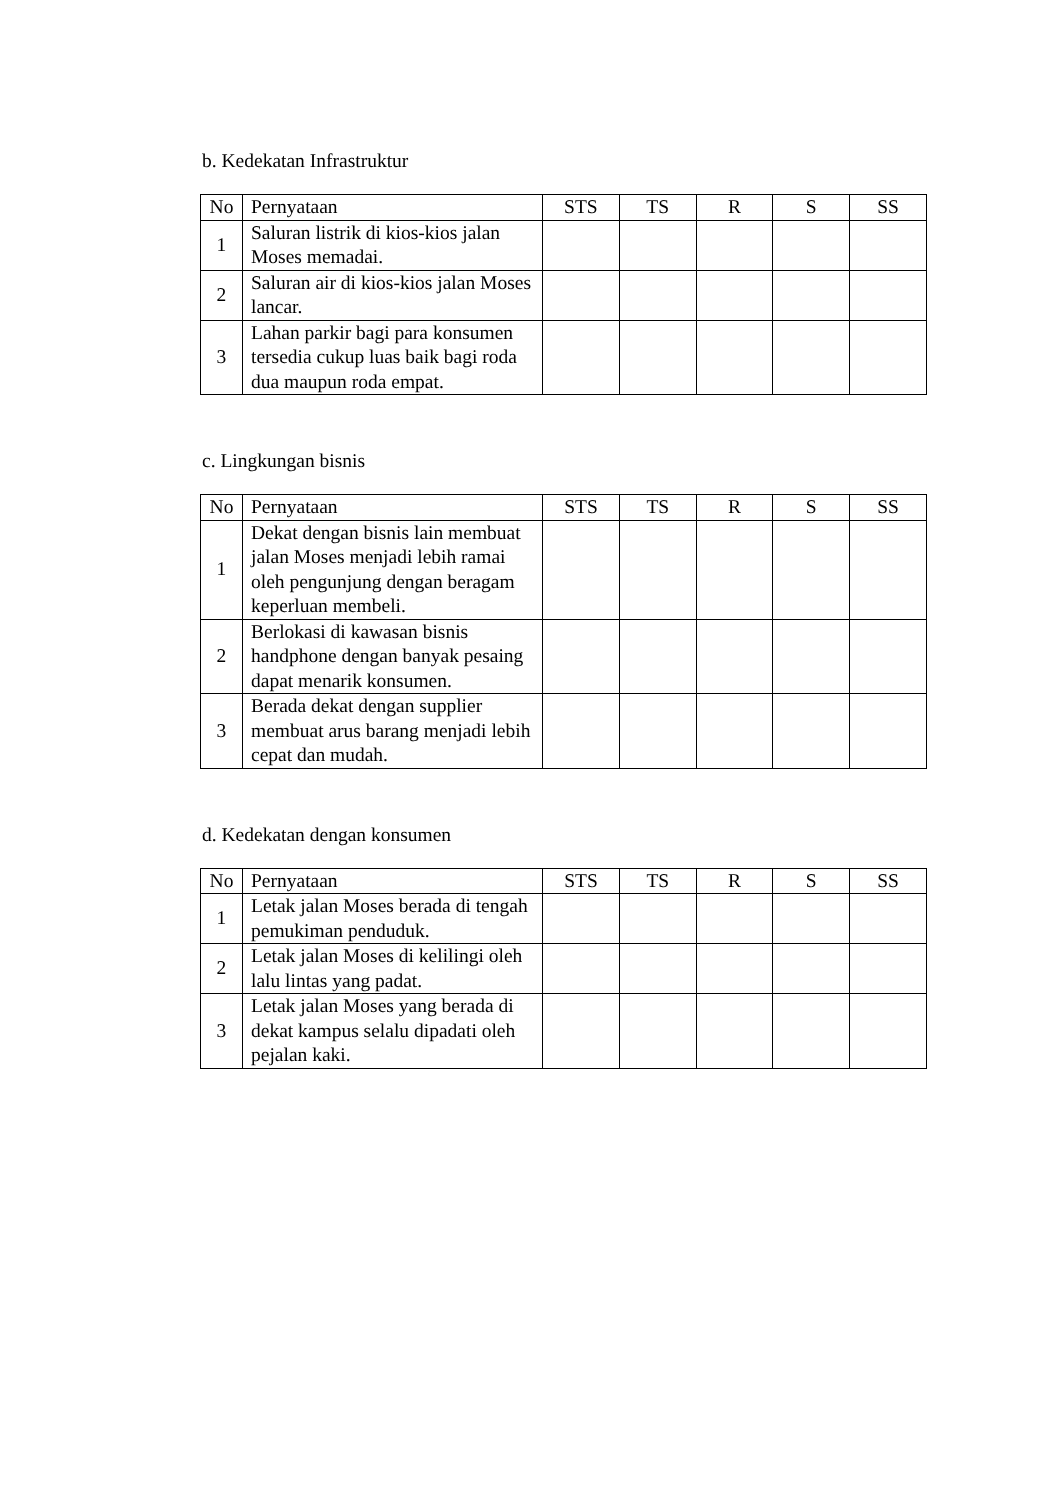b. Kedekatan Infrastruktur
| No | Pernyataan | STS | TS | R | S | SS |
| --- | --- | --- | --- | --- | --- | --- |
| 1 | Saluran listrik di kios-kios jalan Moses memadai. | | | | | |
| 2 | Saluran air di kios-kios jalan Moses lancar. | | | | | |
| 3 | Lahan parkir bagi para konsumen tersedia cukup luas baik bagi roda dua maupun roda empat. | | | | | |
c. Lingkungan bisnis
| No | Pernyataan | STS | TS | R | S | SS |
| --- | --- | --- | --- | --- | --- | --- |
| 1 | Dekat dengan bisnis lain membuat jalan Moses menjadi lebih ramai oleh pengunjung dengan beragam keperluan membeli. | | | | | |
| 2 | Berlokasi di kawasan bisnis handphone dengan banyak pesaing dapat menarik konsumen. | | | | | |
| 3 | Berada dekat dengan supplier membuat arus barang menjadi lebih cepat dan mudah. | | | | | |
d. Kedekatan dengan konsumen
| No | Pernyataan | STS | TS | R | S | SS |
| --- | --- | --- | --- | --- | --- | --- |
| 1 | Letak jalan Moses berada di tengah pemukiman penduduk. | | | | | |
| 2 | Letak jalan Moses di kelilingi oleh lalu lintas yang padat. | | | | | |
| 3 | Letak jalan Moses yang berada di dekat kampus selalu dipadati oleh pejalan kaki. | | | | | |